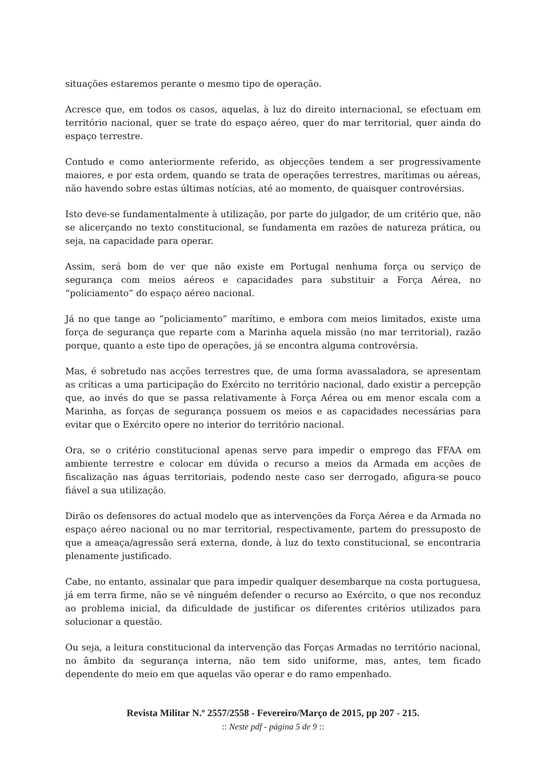situações estaremos perante o mesmo tipo de operação.
Acresce que, em todos os casos, aquelas, à luz do direito internacional, se efectuam em território nacional, quer se trate do espaço aéreo, quer do mar territorial, quer ainda do espaço terrestre.
Contudo e como anteriormente referido, as objecções tendem a ser progressivamente maiores, e por esta ordem, quando se trata de operações terrestres, marítimas ou aéreas, não havendo sobre estas últimas notícias, até ao momento, de quaisquer controvérsias.
Isto deve-se fundamentalmente à utilização, por parte do julgador, de um critério que, não se alicerçando no texto constitucional, se fundamenta em razões de natureza prática, ou seja, na capacidade para operar.
Assim, será bom de ver que não existe em Portugal nenhuma força ou serviço de segurança com meios aéreos e capacidades para substituir a Força Aérea, no “policiamento” do espaço aéreo nacional.
Já no que tange ao “policiamento” marítimo, e embora com meios limitados, existe uma força de segurança que reparte com a Marinha aquela missão (no mar territorial), razão porque, quanto a este tipo de operações, já se encontra alguma controvérsia.
Mas, é sobretudo nas acções terrestres que, de uma forma avassaladora, se apresentam as críticas a uma participação do Exército no território nacional, dado existir a percepção que, ao invés do que se passa relativamente à Força Aérea ou em menor escala com a Marinha, as forças de segurança possuem os meios e as capacidades necessárias para evitar que o Exército opere no interior do território nacional.
Ora, se o critério constitucional apenas serve para impedir o emprego das FFAA em ambiente terrestre e colocar em dúvida o recurso a meios da Armada em acções de fiscalização nas águas territoriais, podendo neste caso ser derrogado, afigura-se pouco fiável a sua utilização.
Dirão os defensores do actual modelo que as intervenções da Força Aérea e da Armada no espaço aéreo nacional ou no mar territorial, respectivamente, partem do pressuposto de que a ameaça/agressão será externa, donde, à luz do texto constitucional, se encontraria plenamente justificado.
Cabe, no entanto, assinalar que para impedir qualquer desembarque na costa portuguesa, já em terra firme, não se vê ninguém defender o recurso ao Exército, o que nos reconduz ao problema inicial, da dificuldade de justificar os diferentes critérios utilizados para solucionar a questão.
Ou seja, a leitura constitucional da intervenção das Forças Armadas no território nacional, no âmbito da segurança interna, não tem sido uniforme, mas, antes, tem ficado dependente do meio em que aquelas vão operar e do ramo empenhado.
Revista Militar N.º 2557/2558 - Fevereiro/Março de 2015, pp 207 - 215.
:: Neste pdf - página 5 de 9 ::